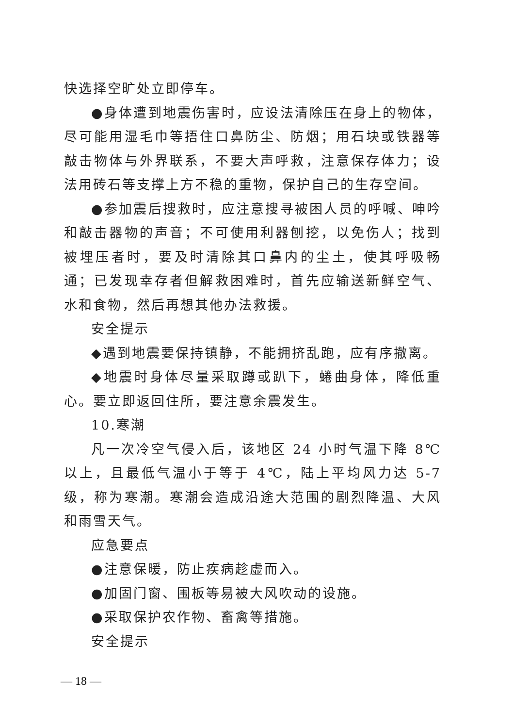快选择空旷处立即停车。
●身体遭到地震伤害时，应设法清除压在身上的物体，尽可能用湿毛巾等捂住口鼻防尘、防烟；用石块或铁器等敲击物体与外界联系，不要大声呼救，注意保存体力；设法用砖石等支撑上方不稳的重物，保护自己的生存空间。
●参加震后搜救时，应注意搜寻被困人员的呼喊、呻吟和敲击器物的声音；不可使用利器刨挖，以免伤人；找到被埋压者时，要及时清除其口鼻内的尘土，使其呼吸畅通；已发现幸存者但解救困难时，首先应输送新鲜空气、水和食物，然后再想其他办法救援。
安全提示
◆遇到地震要保持镇静，不能拥挤乱跑，应有序撤离。
◆地震时身体尽量采取蹲或趴下，蜷曲身体，降低重心。要立即返回住所，要注意余震发生。
10.寒潮
凡一次冷空气侵入后，该地区 24 小时气温下降 8℃以上，且最低气温小于等于 4℃，陆上平均风力达 5-7 级，称为寒潮。寒潮会造成沿途大范围的剧烈降温、大风和雨雪天气。
应急要点
●注意保暖，防止疾病趁虚而入。
●加固门窗、围板等易被大风吹动的设施。
●采取保护农作物、畜禽等措施。
安全提示
— 18 —